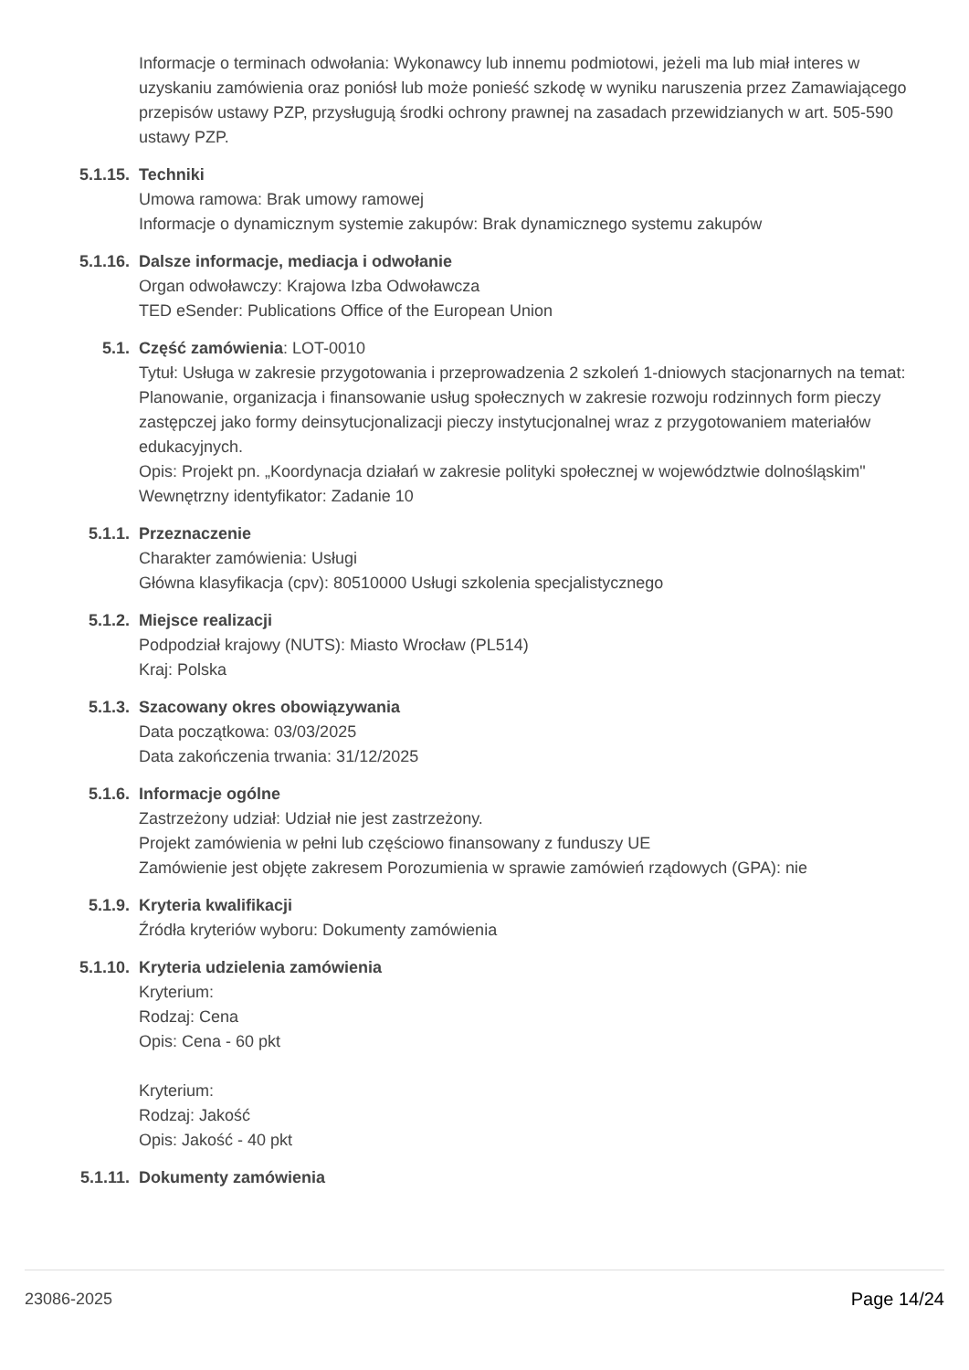Informacje o terminach odwołania: Wykonawcy lub innemu podmiotowi, jeżeli ma lub miał interes w uzyskaniu zamówienia oraz poniósł lub może ponieść szkodę w wyniku naruszenia przez Zamawiającego przepisów ustawy PZP, przysługują środki ochrony prawnej na zasadach przewidzianych w art. 505-590 ustawy PZP.
5.1.15. Techniki
Umowa ramowa: Brak umowy ramowej
Informacje o dynamicznym systemie zakupów: Brak dynamicznego systemu zakupów
5.1.16. Dalsze informacje, mediacja i odwołanie
Organ odwoławczy: Krajowa Izba Odwoławcza
TED eSender: Publications Office of the European Union
5.1. Część zamówienia: LOT-0010
Tytuł: Usługa w zakresie przygotowania i przeprowadzenia 2 szkoleń 1-dniowych stacjonarnych na temat: Planowanie, organizacja i finansowanie usług społecznych w zakresie rozwoju rodzinnych form pieczy zastępczej jako formy deinsytucjonalizacji pieczy instytucjonalnej wraz z przygotowaniem materiałów edukacyjnych.
Opis: Projekt pn. „Koordynacja działań w zakresie polityki społecznej w województwie dolnośląskim"
Wewnętrzny identyfikator: Zadanie 10
5.1.1. Przeznaczenie
Charakter zamówienia: Usługi
Główna klasyfikacja (cpv): 80510000 Usługi szkolenia specjalistycznego
5.1.2. Miejsce realizacji
Podpodział krajowy (NUTS): Miasto Wrocław (PL514)
Kraj: Polska
5.1.3. Szacowany okres obowiązywania
Data początkowa: 03/03/2025
Data zakończenia trwania: 31/12/2025
5.1.6. Informacje ogólne
Zastrzeżony udział: Udział nie jest zastrzeżony.
Projekt zamówienia w pełni lub częściowo finansowany z funduszy UE
Zamówienie jest objęte zakresem Porozumienia w sprawie zamówień rządowych (GPA): nie
5.1.9. Kryteria kwalifikacji
Źródła kryteriów wyboru: Dokumenty zamówienia
5.1.10. Kryteria udzielenia zamówienia
Kryterium:
Rodzaj: Cena
Opis: Cena - 60 pkt
Kryterium:
Rodzaj: Jakość
Opis: Jakość - 40 pkt
5.1.11. Dokumenty zamówienia
23086-2025 Page 14/24